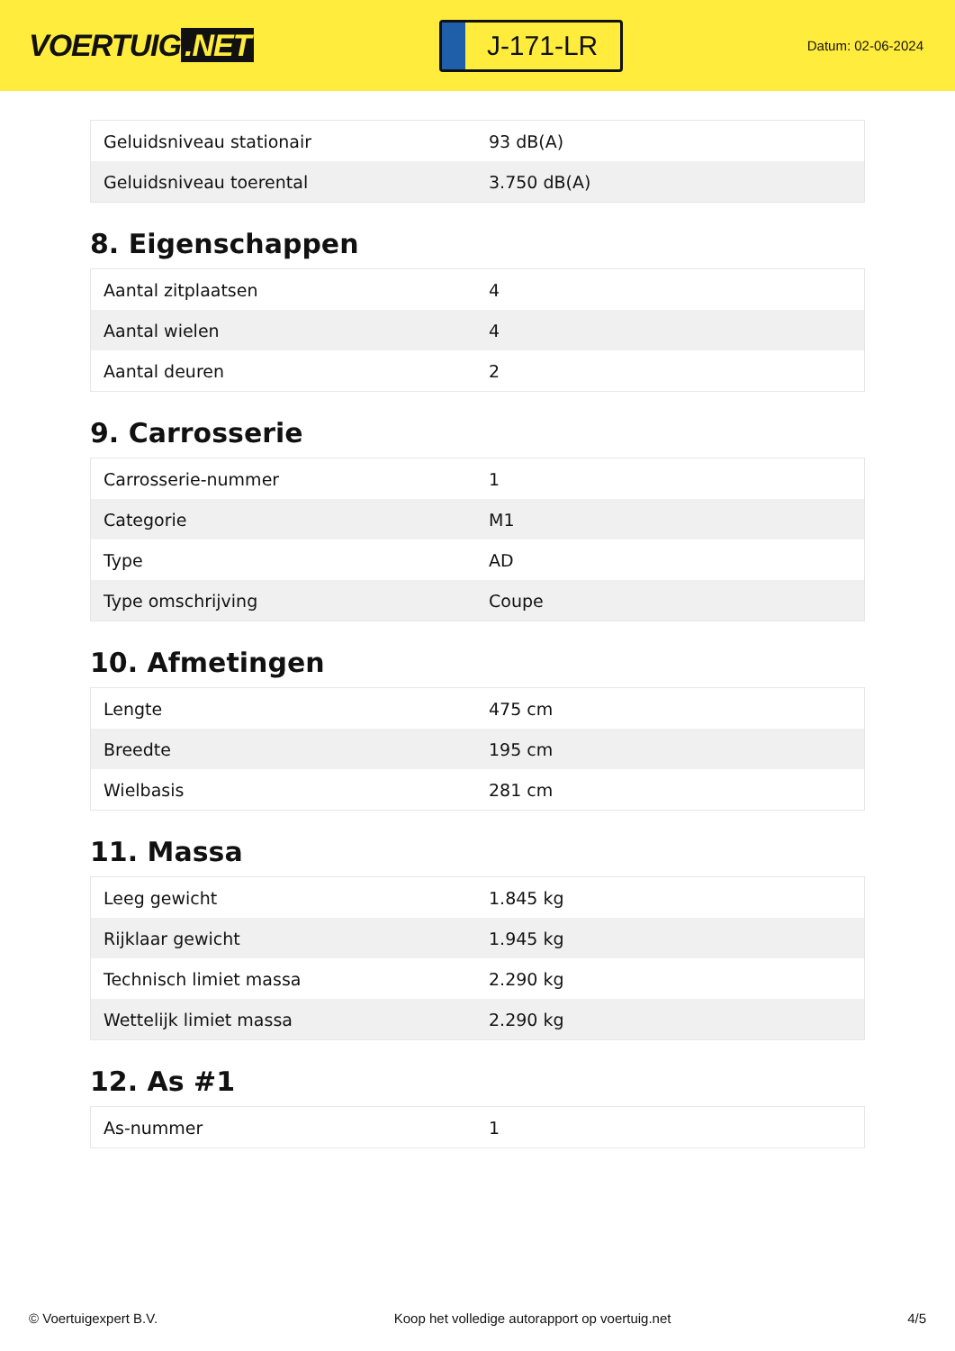VOERTUIG.NET
J-171-LR
Datum: 02-06-2024
| Geluidsniveau stationair | 93 dB(A) |
| Geluidsniveau toerental | 3.750 dB(A) |
8. Eigenschappen
| Aantal zitplaatsen | 4 |
| Aantal wielen | 4 |
| Aantal deuren | 2 |
9. Carrosserie
| Carrosserie-nummer | 1 |
| Categorie | M1 |
| Type | AD |
| Type omschrijving | Coupe |
10. Afmetingen
| Lengte | 475 cm |
| Breedte | 195 cm |
| Wielbasis | 281 cm |
11. Massa
| Leeg gewicht | 1.845 kg |
| Rijklaar gewicht | 1.945 kg |
| Technisch limiet massa | 2.290 kg |
| Wettelijk limiet massa | 2.290 kg |
12. As #1
| As-nummer | 1 |
© Voertuigexpert B.V. Koop het volledige autorapport op voertuig.net 4/5